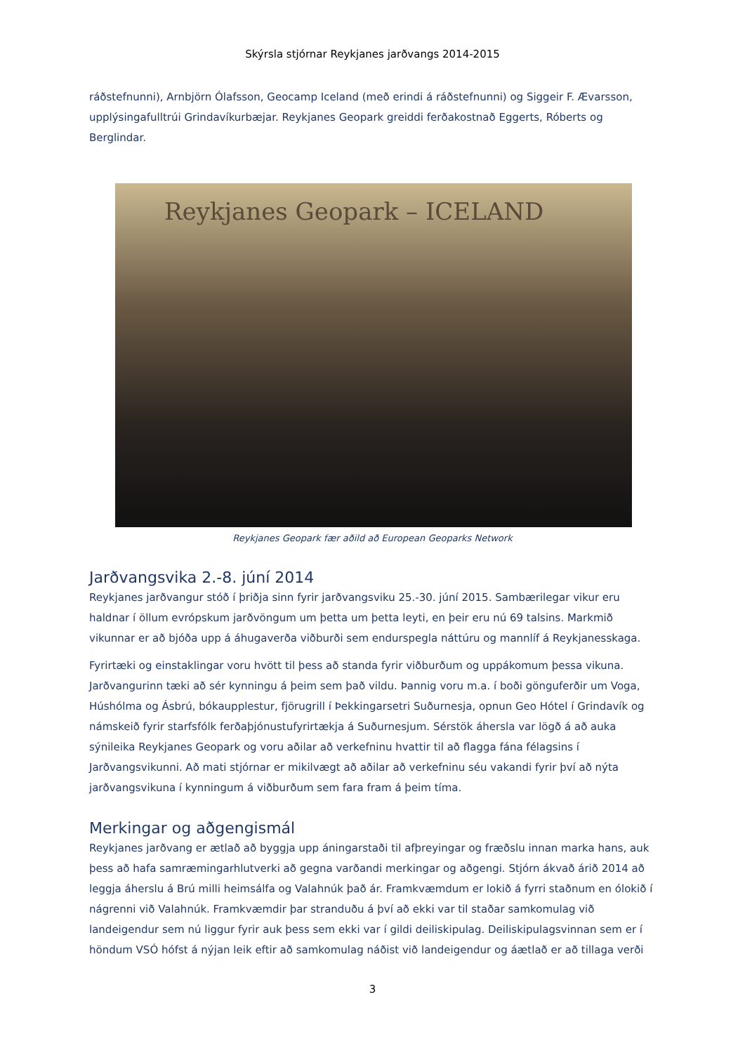Skýrsla stjórnar Reykjanes jarðvangs 2014-2015
ráðstefnunni), Arnbjörn Ólafsson, Geocamp Iceland (með erindi á ráðstefnunni) og Siggeir F. Ævarsson, upplýsingafulltrúi Grindavíkurbæjar. Reykjanes Geopark greiddi ferðakostnað Eggerts, Róberts og Berglindar.
Reykjanes Geopark – ICELAND
Reykjanes Geopark fær aðild að European Geoparks Network
Jarðvangsvika 2.-8. júní 2014
Reykjanes jarðvangur stóð í þriðja sinn fyrir jarðvangsviku 25.-30. júní 2015. Sambærilegar vikur eru haldnar í öllum evrópskum jarðvöngum um þetta um þetta leyti, en þeir eru nú 69 talsins. Markmið vikunnar er að bjóða upp á áhugaverða viðburði sem endurspegla náttúru og mannlíf á Reykjanesskaga.
Fyrirtæki og einstaklingar voru hvött til þess að standa fyrir viðburðum og uppákomum þessa vikuna. Jarðvangurinn tæki að sér kynningu á þeim sem það vildu. Þannig voru m.a. í boði gönguferðir um Voga, Húshólma og Ásbrú, bókaupplestur, fjörugrill í Þekkingarsetri Suðurnesja, opnun Geo Hótel í Grindavík og námskeið fyrir starfsfólk ferðaþjónustufyrirtækja á Suðurnesjum. Sérstök áhersla var lögð á að auka sýnileika Reykjanes Geopark og voru aðilar að verkefninu hvattir til að flagga fána félagsins í Jarðvangsvikunni. Að mati stjórnar er mikilvægt að aðilar að verkefninu séu vakandi fyrir því að nýta jarðvangsvikuna í kynningum á viðburðum sem fara fram á þeim tíma.
Merkingar og aðgengismál
Reykjanes jarðvang er ætlað að byggja upp áningarstaði til afþreyingar og fræðslu innan marka hans, auk þess að hafa samræmingarhlutverki að gegna varðandi merkingar og aðgengi. Stjórn ákvað árið 2014 að leggja áherslu á Brú milli heimsálfa og Valahnúk það ár. Framkvæmdum er lokið á fyrri staðnum en ólokið í nágrenni við Valahnúk. Framkvæmdir þar stranduðu á því að ekki var til staðar samkomulag við landeigendur sem nú liggur fyrir auk þess sem ekki var í gildi deiliskipulag. Deiliskipulagsvinnan sem er í höndum VSÓ hófst á nýjan leik eftir að samkomulag náðist við landeigendur og áætlað er að tillaga verði
3